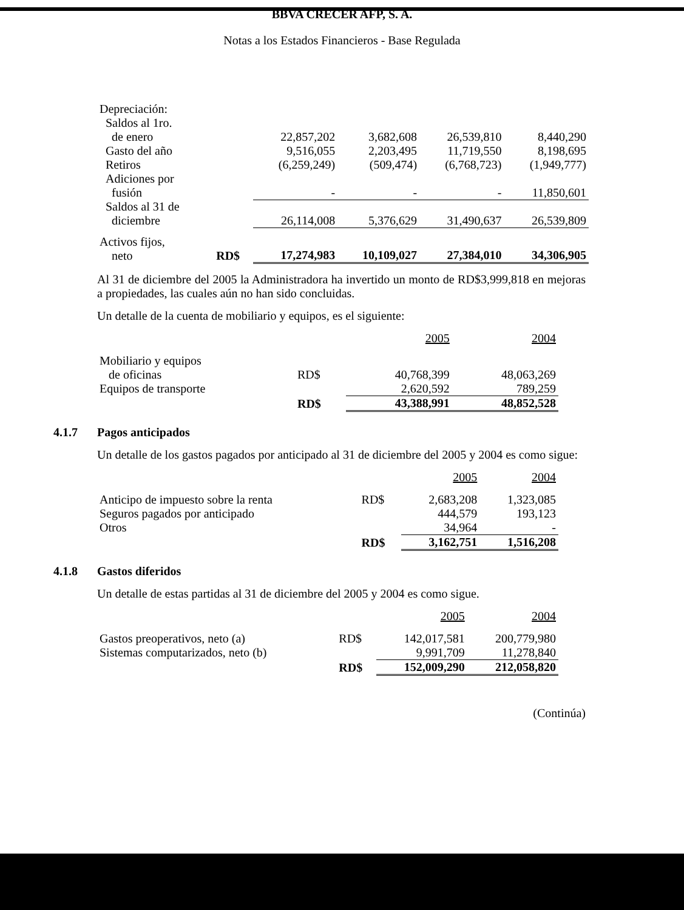BBVA CRECER AFP, S. A.
Notas a los Estados Financieros - Base Regulada
| Depreciación: | | | | | |
| Saldos al 1ro. de enero | | 22,857,202 | 3,682,608 | 26,539,810 | 8,440,290 |
| Gasto del año | | 9,516,055 | 2,203,495 | 11,719,550 | 8,198,695 |
| Retiros | | (6,259,249) | (509,474) | (6,768,723) | (1,949,777) |
| Adiciones por fusión | | - | - | - | 11,850,601 |
| Saldos al 31 de diciembre | | 26,114,008 | 5,376,629 | 31,490,637 | 26,539,809 |
| Activos fijos, neto | RD$ | 17,274,983 | 10,109,027 | 27,384,010 | 34,306,905 |
Al 31 de diciembre del 2005 la Administradora ha invertido un monto de RD$3,999,818 en mejoras a propiedades, las cuales aún no han sido concluidas.
Un detalle de la cuenta de mobiliario y equipos, es el siguiente:
| | | 2005 | 2004 |
| Mobiliario y equipos de oficinas | RD$ | 40,768,399 | 48,063,269 |
| Equipos de transporte | | 2,620,592 | 789,259 |
| | RD$ | 43,388,991 | 48,852,528 |
4.1.7 Pagos anticipados
Un detalle de los gastos pagados por anticipado al 31 de diciembre del 2005 y 2004 es como sigue:
| | | 2005 | 2004 |
| Anticipo de impuesto sobre la renta | RD$ | 2,683,208 | 1,323,085 |
| Seguros pagados por anticipado | | 444,579 | 193,123 |
| Otros | | 34,964 | - |
| | RD$ | 3,162,751 | 1,516,208 |
4.1.8 Gastos diferidos
Un detalle de estas partidas al 31 de diciembre del 2005 y 2004 es como sigue.
| | | 2005 | 2004 |
| Gastos preoperativos, neto (a) | RD$ | 142,017,581 | 200,779,980 |
| Sistemas computarizados, neto (b) | | 9,991,709 | 11,278,840 |
| | RD$ | 152,009,290 | 212,058,820 |
(Continúa)